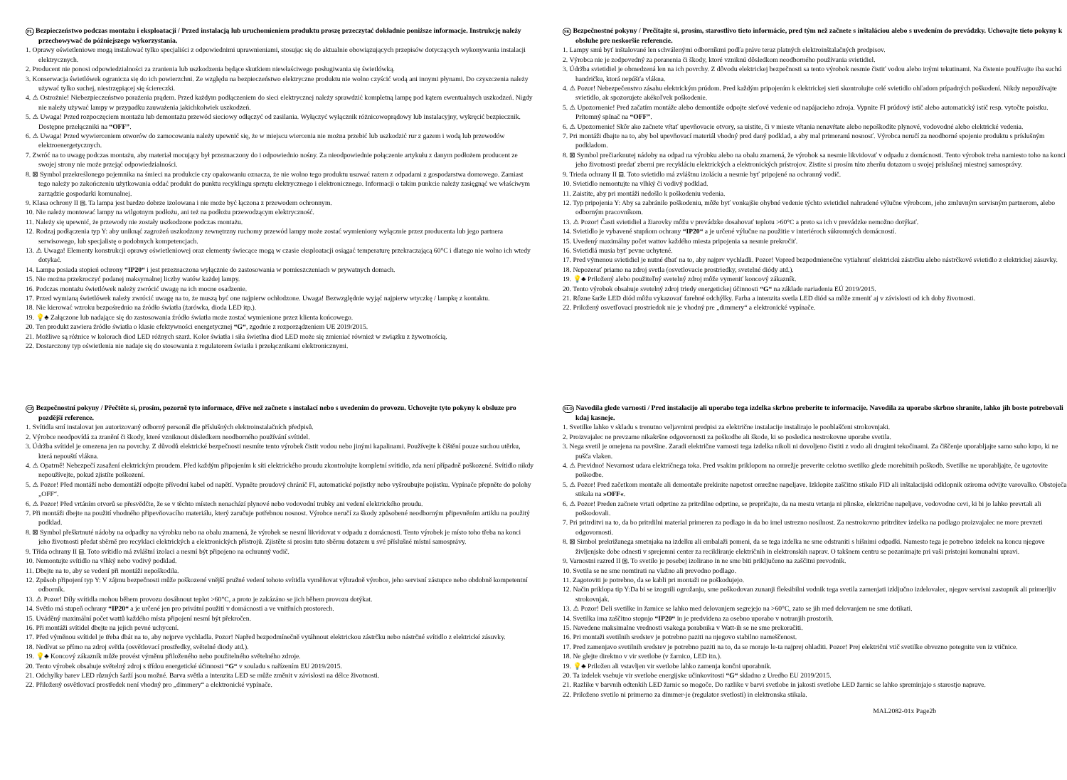PL Bezpieczeństwo podczas montażu i eksploatacji / Przed instalacją lub uruchomieniem produktu proszę przeczytać dokładnie poniższe informacje. Instrukcję należy przechowywać do późniejszego wykorzystania.
1. Oprawy oświetleniowe mogą instalować tylko specjaliści z odpowiednimi uprawnieniami, stosując się do aktualnie obowiązujących przepisów dotyczących wykonywania instalacji elektrycznych.
2. Producent nie ponosi odpowiedzialności za zranienia lub uszkodzenia będące skutkiem niewłaściwego posługiwania się świetlówką.
3. Konserwacja świetlówek ogranicza się do ich powierzchni. Ze względu na bezpieczeństwo elektryczne produktu nie wolno czyścić wodą ani innymi płynami. Do czyszczenia należy używać tylko suchej, niestrzępiącej się ściereczki.
4. ⚠ Ostrożnie! Niebezpieczeństwo porażenia prądem. Przed każdym podłączeniem do sieci elektrycznej należy sprawdzić kompletną lampę pod kątem ewentualnych uszkodzeń. Nigdy nie należy używać lampy w przypadku zauważenia jakichkolwiek uszkodzeń.
5. ⚠ Uwaga! Przed rozpoczęciem montażu lub demontażu przewód sieciowy odłączyć od zasilania. Wyłączyć wyłącznik różnicowoprądowy lub instalacyjny, wykręcić bezpiecznik. Dostępne przełączniki na “OFF”.
6. ⚠ Uwaga! Przed wywierceniem otworów do zamocowania należy upewnić się, że w miejscu wiercenia nie można przebić lub uszkodzić rur z gazem i wodą lub przewodów elektroenergetycznych.
7. Zwróć na to uwagę podczas montażu, aby materiał mocujący był przeznaczony do i odpowiednio nośny. Za nieodpowiednie połączenie artykułu z danym podłożem producent ze swojej strony nie może przejąć odpowiedzialności.
8. ⊠ Symbol przekreślonego pojemnika na śmieci na produkcie czy opakowaniu oznacza, że nie wolno tego produktu usuwać razem z odpadami z gospodarstwa domowego. Zamiast tego należy po zakończeniu użytkowania oddać produkt do punktu recyklingu sprzętu elektrycznego i elektronicznego. Informacji o takim punkcie należy zasięgnąć we właściwym zarządzie gospodarki komunalnej.
9. Klasa ochrony II ⧈. Ta lampa jest bardzo dobrze izolowana i nie może być łączona z przewodem ochronnym.
10. Nie należy montować lampy na wilgotnym podłożu, ani też na podłożu przewodzącym elektryczność.
11. Należy się upewnić, że przewody nie zostały uszkodzone podczas montażu.
12. Rodzaj podłączenia typ Y: aby uniknąć zagrożeń uszkodzony zewnętrzny ruchomy przewód lampy może zostać wymieniony wyłącznie przez producenta lub jego partnera serwisowego, lub specjalistę o podobnych kompetencjach.
13. ⚠ Uwaga! Elementy konstrukcji oprawy oświetleniowej oraz elementy świecące mogą w czasie eksploatacji osiągać temperaturę przekraczającą 60°C i dlatego nie wolno ich wtedy dotykać.
14. Lampa posiada stopień ochrony “IP20“ i jest przeznaczona wyłącznie do zastosowania w pomieszczeniach w prywatnych domach.
15. Nie można przekroczyć podanej maksymalnej liczby watów każdej lampy.
16. Podczas montażu świetlówek należy zwrócić uwagę na ich mocne osadzenie.
17. Przed wymianą świetlówek należy zwrócić uwagę na to, że muszą być one najpierw ochłodzone. Uwaga! Bezwzględnie wyjąć najpierw wtyczkę / lampkę z kontaktu.
18. Nie kierować wzroku bezpośrednio na źródło światła (żarówka, dioda LED itp.).
19. 💡♣ Załączone lub nadające się do zastosowania źródło światła może zostać wymienione przez klienta końcowego.
20. Ten produkt zawiera źródło światła o klasie efektywności energetycznej “G“, zgodnie z rozporządzeniem UE 2019/2015.
21. Możliwe są różnice w kolorach diod LED różnych szarż. Kolor światła i siła świetlna diod LED może się zmieniać również w związku z żywotnością.
22. Dostarczony typ oświetlenia nie nadaje się do stosowania z regulatorem światła i przełącznikami elektronicznymi.
SK Bezpečnostné pokyny / Prečítajte si, prosím, starostlivo tieto informácie, pred tým než začnete s inštaláciou alebo s uvedením do prevádzky. Uchovajte tieto pokyny k obsluhe pre neskoršie referencie.
1. Lampy smú byť inštalované len schválenými odborníkmi podľa práve teraz platných elektroinštalačných predpisov.
2. Výrobca nie je zodpovedný za poranenia či škody, ktoré vzniknú dôsledkom neodborného používania svietidiel.
3. Údržba svietidiel je obmedzená len na ich povrchy. Z dôvodu elektrickej bezpečnosti sa tento výrobok nesmie čistiť vodou alebo inými tekutinami. Na čistenie používajte iba suchú handričku, ktorá nepúšťa vlákna.
4. ⚠ Pozor! Nebezpečenstvo zásahu elektrickým prúdom. Pred každým pripojením k elektrickej sieti skontrolujte celé svietidlo ohľadom prípadných poškodení. Nikdy nepoužívajte svietidlo, ak spozorujete akékoľvek poškodenie.
5. ⚠ Upozornenie! Pred začatím montáže alebo demontáže odpojte sieťové vedenie od napájacieho zdroja. Vypnite FI prúdový istič alebo automatický istič resp. vytočte poistku. Prítomný spínač na “OFF”.
6. ⚠ Upozornenie! Skôr ako začnete vŕtať upevňovacie otvory, sa uistite, či v mieste vŕtania nenavŕtate alebo nepoškodíte plynové, vodovodné alebo elektrické vedenia.
7. Pri montáži dbajte na to, aby bol upevňovací materiál vhodný pred daný podklad, a aby mal primeranú nosnosť. Výrobca neručí za neodborné spojenie produktu s príslušným podkladom.
8. ⊠ Symbol prečiarknutej nádoby na odpad na výrobku alebo na obalu znamená, že výrobok sa nesmie likvidovať v odpadu z domácnosti. Tento výrobok treba namiesto toho na konci jeho životnosti predať zberni pre recykláciu elektrických a elektronických prístrojov. Zistite si prosím túto zberňu dotazom u svojej príslušnej miestnej samosprávy.
9. Trieda ochrany II ⧈. Toto svietidlo má zvláštnu izoláciu a nesmie byť pripojené na ochranný vodič.
10. Svietidlo nemontujte na vlhký či vodivý podklad.
11. Zaistite, aby pri montáži nedošlo k poškodeniu vedenia.
12. Typ pripojenia Y: Aby sa zabránilo poškodeniu, môže byť vonkajšie ohybné vedenie týchto svietidiel nahradené výlučne výrobcom, jeho zmluvným servisným partnerom, alebo odborným pracovníkom.
13. ⚠ Pozor! Časti svietidiel a žiarovky môžu v prevádzke dosahovať teplotu >60°C a preto sa ich v prevádzke nemožno dotýkať.
14. Svietidlo je vybavené stupňom ochrany “IP20“ a je určené výlučne na použitie v interiéroch súkromných domácností.
15. Uvedený maximálny počet wattov každého miesta pripojenia sa nesmie prekročiť.
16. Svietidlá musia byť pevne uchytené.
17. Pred výmenou svietidiel je nutné dbať na to, aby najprv vychladli. Pozor! Vopred bezpodmienečne vytiahnuť elektrickú zástrčku alebo nástrčkové svietidlo z elektrickej zásuvky.
18. Nepozerať priamo na zdroj svetla (osvetlovacie prostriedky, svetelné diódy atd.).
19. 💡♣ Priložený alebo použiteľný svetelný zdroj môže vymeniť koncový zákazník.
20. Tento výrobok obsahuje svetelný zdroj triedy energetickej účinnosti “G“ na základe nariadenia EÚ 2019/2015.
21. Rôzne šarže LED diód môžu vykazovať farebné odchýlky. Farba a intenzita svetla LED diód sa môže zmeniť aj v závislosti od ich doby životnosti.
22. Priložený osvetľovací prostriedok nie je vhodný pre „dimmery“ a elektronické vypínače.
CZ Bezpečnostní pokyny / Přečtěte si, prosím, pozorně tyto informace, dříve než začnete s instalací nebo s uvedením do provozu. Uchovejte tyto pokyny k obsluze pro pozdější reference.
1. Svítidla smí instalovat jen autorizovaný odborný personál dle příslušných elektroinstalačních předpisů.
2. Výrobce neodpovídá za zranění či škody, které vzniknout důsledkem neodborného používání svítidel.
3. Údržba svítidel je omezena jen na povrchy. Z důvodů elektrické bezpečnosti nesmíte tento výrobek čistit vodou nebo jinými kapalinami. Používejte k čištění pouze suchou utěrku, která nepouští vlákna.
4. ⚠ Opatrně! Nebezpečí zasažení elektrickým proudem. Před každým připojením k síti elektrického proudu zkontrolujte kompletní svítidlo, zda není případně poškozené. Svítidlo nikdy nepoužívejte, pokud zjistíte poškození.
5. ⚠ Pozor! Před montáží nebo demontáží odpojte přívodní kabel od napětí. Vypněte proudový chránič FI, automatické pojistky nebo vyšroubujte pojistku. Vypínače přepněte do polohy „OFF“.
6. ⚠ Pozor! Před vrtáním otvorů se přesvědčte, že se v těchto místech nenachází plynové nebo vodovodní trubky ani vedení elektrického proudu.
7. Při montáži dbejte na použití vhodného připevňovacího materiálu, který zaručuje potřebnou nosnost. Výrobce neručí za škody způsobené neodborným připevněním artiklu na použitý podklad.
8. ⊠ Symbol přeškrtnuté nádoby na odpadky na výrobku nebo na obalu znamená, že výrobek se nesmí likvidovat v odpadu z domácnosti. Tento výrobek je místo toho třeba na konci jeho životnosti předat sběrně pro recyklaci elektrických a elektronických přístrojů. Zjistěte si prosím tuto sběrnu dotazem u své příslušné místní samosprávy.
9. Třída ochrany II ⧈. Toto svítidlo má zvláštní izolaci a nesmí být připojeno na ochranný vodič.
10. Nemontujte svítidlo na vlhký nebo vodivý podklad.
11. Dbejte na to, aby se vedení při montáži nepoškodila.
12. Způsob připojení typ Y: V zájmu bezpečnosti může poškozené vnější pružné vedení tohoto svítidla vyměňovat výhradně výrobce, jeho servisní zástupce nebo obdobně kompetentní odborník.
13. ⚠ Pozor! Díly svítidla mohou během provozu dosáhnout teplot >60°C, a proto je zakázáno se jich během provozu dotýkat.
14. Světlo má stupeň ochrany “IP20“ a je určené jen pro privátní použití v domácnosti a ve vnitřních prostorech.
15. Uváděný maximální počet wattů každého místa připojení nesmí být překročen.
16. Při montáži svítidel dbejte na jejich pevné uchycení.
17. Před výměnou svítidel je třeba dbát na to, aby nejprve vychladla. Pozor! Napřed bezpodmínečně vytáhnout elektrickou zástrčku nebo nástrčné svítidlo z elektrické zásuvky.
18. Nedívat se přímo na zdroj světla (osvětlovací prostředky, světelné diody atd.).
19. 💡♣ Koncový zákazník může provést výměnu přiloženého nebo použitelného světelného zdroje.
20. Tento výrobek obsahuje světelný zdroj s třídou energetické účinnosti “G“ v souladu s nařízením EU 2019/2015.
21. Odchylky barev LED různých šarží jsou možné. Barva světla a intenzita LED se může změnit v závislosti na délce životnosti.
22. Přiložený osvětlovací prostředek není vhodný pro „dimmery“ a elektronické vypínače.
SLO Navodila glede varnosti / Pred instalacijo ali uporabo tega izdelka skrbno preberite te informacije. Navodila za uporabo skrbno shranite, lahko jih boste potrebovali kdaj kasneje.
1. Svetilke lahko v skladu s trenutno veljavnimi predpisi za električne instalacije instalirajo le pooblaščeni strokovnjaki.
2. Proizvajalec ne prevzame nikakršne odgovornosti za poškodbe ali škode, ki so posledica nestrokovne uporabe svetila.
3. Nega svetil je omejena na površine. Zaradi električne varnosti tega izdelka nikoli ni dovoljeno čistiti z vodo ali drugimi tekočinami. Za čiščenje uporabljajte samo suho krpo, ki ne pušča vlaken.
4. ⚠ Previdno! Nevarnost udara električnega toka. Pred vsakim priklopom na omrežje preverite celotno svetilko glede morebitnih poškodb. Svetilke ne uporabljajte, če ugotovite poškodbe.
5. ⚠ Pozor! Pred začetkom montaže ali demontaže prekinite napetost omrežne napeljave. Izklopite zaščitno stikalo FID ali inštalacijski odklopnik oziroma odvijte varovalko. Obstoječa stikala na »OFF«.
6. ⚠ Pozor! Preden začnete vrtati odprtine za pritrdilne odprtine, se prepričajte, da na mestu vrtanja ni plinske, električne napeljave, vodovodne cevi, ki bi jo lahko prevrtali ali poškodovali.
7. Pri pritrditvi na to, da bo pritrdilni material primeren za podlago in da bo imel ustrezno nosilnost. Za nestrokovno pritrditev izdelka na podlago proizvajalec ne more prevzeti odgovornosti.
8. ⊠ Simbol prekrižanega smetnjaka na izdelku ali embalaži pomeni, da se tega izdelka ne sme odstraniti s hišnimi odpadki. Namesto tega je potrebno izdelek na koncu njegove življenjske dobe odnesti v sprejemni center za recikliranje električnih in elektronskih naprav. O takšnem centru se pozanimajte pri vaši pristojni komunalni upravi.
9. Varnostni razred II ⧈. To svetilo je posebej izolirano in ne sme biti priključeno na zaščitni prevodnik.
10. Svetila se ne sme nomtirati na vlažno ali prevodno podlago.
11. Zagotoviti je potrebno, da se kabli pri montaži ne poškodujejo.
12. Način priklopa tip Y:Da bi se izognili ogrožanju, sme poškodovan zunanji fleksibilni vodnik tega svetila zamenjati izključno izdelovalec, njegov servisni zastopnik ali primerljiv strokovnjak.
13. ⚠ Pozor! Deli svetilke in žarnice se lahko med delovanjem segrejejo na >60°C, zato se jih med delovanjem ne sme dotikati.
14. Svetilka ima zaščitno stopnjo “IP20“ in je predvidena za osebno uporabo v notranjih prostorih.
15. Navedene maksimalne vrednosti vsakega porabnika v Watt-ih se ne sme prekoračiti.
16. Pri montaži svetilnih sredstev je potrebno paziti na njegovo stabilno nameščenost.
17. Pred zamenjavo svetilnih sredstev je potrebno paziti na to, da se morajo le-ta najprej ohladiti. Pozor! Prej električni vtič svetilke obvezno potegnite ven iz vtičnice.
18. Ne glejte direktno v vir svetlobe (v žarnico, LED itn.).
19. 💡♣ Priložen ali vstavljen vir svetlobe lahko zamenja končni uporabnik.
20. Ta izdelek vsebuje vir svetlobe energijske učinkovitosti “G“ skladno z Uredbo EU 2019/2015.
21. Razlike v barvnih odtenkih LED žarnic so mogoče. Do razlike v barvi svetlobe in jakosti svetlobe LED žarnic se lahko spreminjajo s starostjo naprave.
22. Priloženo svetilo ni primerno za dimmer-je (regulator svetlosti) in elektronska stikala.
MAL2082-01x Page2b